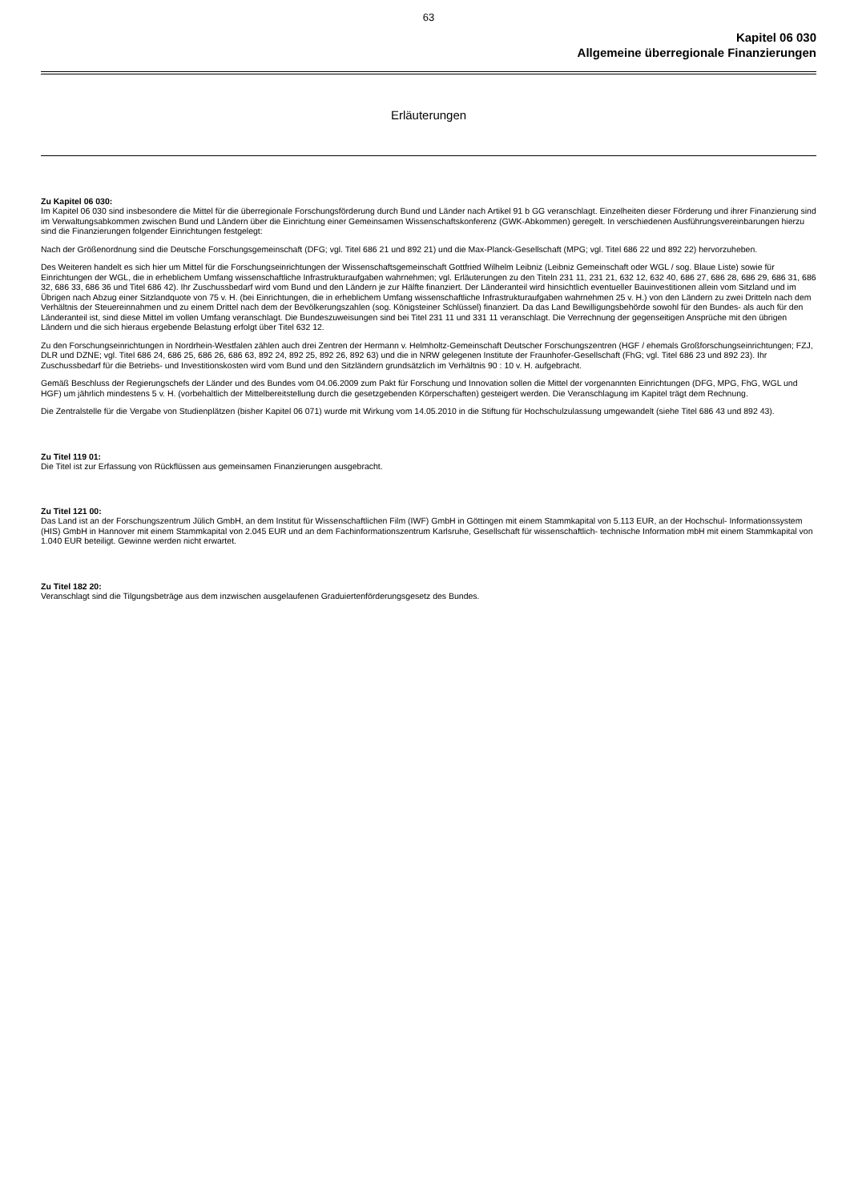63
Kapitel 06 030
Allgemeine überregionale Finanzierungen
Erläuterungen
Zu Kapitel 06 030:
Im Kapitel 06 030 sind insbesondere die Mittel für die überregionale Forschungsförderung durch Bund und Länder nach Artikel 91 b GG veranschlagt. Einzelheiten dieser Förderung und ihrer Finanzierung sind im Verwaltungsabkommen zwischen Bund und Ländern über die Einrichtung einer Gemeinsamen Wissenschaftskonferenz (GWK-Abkommen) geregelt. In verschiedenen Ausführungsvereinbarungen hierzu sind die Finanzierungen folgender Einrichtungen festgelegt:
Nach der Größenordnung sind die Deutsche Forschungsgemeinschaft (DFG; vgl. Titel 686 21 und 892 21) und die Max-Planck-Gesellschaft (MPG; vgl. Titel 686 22 und 892 22) hervorzuheben.
Des Weiteren handelt es sich hier um Mittel für die Forschungseinrichtungen der Wissenschaftsgemeinschaft Gottfried Wilhelm Leibniz (Leibniz Gemeinschaft oder WGL / sog. Blaue Liste) sowie für Einrichtungen der WGL, die in erheblichem Umfang wissenschaftliche Infrastrukturaufgaben wahrnehmen; vgl. Erläuterungen zu den Titeln 231 11, 231 21, 632 12, 632 40, 686 27, 686 28, 686 29, 686 31, 686 32, 686 33, 686 36 und Titel 686 42). Ihr Zuschussbedarf wird vom Bund und den Ländern je zur Hälfte finanziert. Der Länderanteil wird hinsichtlich eventueller Bauinvestitionen allein vom Sitzland und im Übrigen nach Abzug einer Sitzlandquote von 75 v. H. (bei Einrichtungen, die in erheblichem Umfang wissenschaftliche Infrastrukturaufgaben wahrnehmen 25 v. H.) von den Ländern zu zwei Dritteln nach dem Verhältnis der Steuereinnahmen und zu einem Drittel nach dem der Bevölkerungszahlen (sog. Königsteiner Schlüssel) finanziert. Da das Land Bewilligungsbehörde sowohl für den Bundes- als auch für den Länderanteil ist, sind diese Mittel im vollen Umfang veranschlagt. Die Bundeszuweisungen sind bei Titel 231 11 und 331 11 veranschlagt. Die Verrechnung der gegenseitigen Ansprüche mit den übrigen Ländern und die sich hieraus ergebende Belastung erfolgt über Titel 632 12.
Zu den Forschungseinrichtungen in Nordrhein-Westfalen zählen auch drei Zentren der Hermann v. Helmholtz-Gemeinschaft Deutscher Forschungszentren (HGF / ehemals Großforschungseinrichtungen; FZJ, DLR und DZNE; vgl. Titel 686 24, 686 25, 686 26, 686 63, 892 24, 892 25, 892 26, 892 63) und die in NRW gelegenen Institute der Fraunhofer-Gesellschaft (FhG; vgl. Titel 686 23 und 892 23). Ihr Zuschussbedarf für die Betriebs- und Investitionskosten wird vom Bund und den Sitzländern grundsätzlich im Verhältnis 90 : 10 v. H. aufgebracht.
Gemäß Beschluss der Regierungschefs der Länder und des Bundes vom 04.06.2009 zum Pakt für Forschung und Innovation sollen die Mittel der vorgenannten Einrichtungen (DFG, MPG, FhG, WGL und HGF) um jährlich mindestens 5 v. H. (vorbehaltlich der Mittelbereitstellung durch die gesetzgebenden Körperschaften) gesteigert werden. Die Veranschlagung im Kapitel trägt dem Rechnung.
Die Zentralstelle für die Vergabe von Studienplätzen (bisher Kapitel 06 071) wurde mit Wirkung vom 14.05.2010 in die Stiftung für Hochschulzulassung umgewandelt (siehe Titel 686 43 und 892 43).
Zu Titel 119 01:
Die Titel ist zur Erfassung von Rückflüssen aus gemeinsamen Finanzierungen ausgebracht.
Zu Titel 121 00:
Das Land ist an der Forschungszentrum Jülich GmbH, an dem Institut für Wissenschaftlichen Film (IWF) GmbH in Göttingen mit einem Stammkapital von 5.113 EUR, an der Hochschul- Informationssystem (HIS) GmbH in Hannover mit einem Stammkapital von 2.045 EUR und an dem Fachinformationszentrum Karlsruhe, Gesellschaft für wissenschaftlich- technische Information mbH mit einem Stammkapital von 1.040 EUR beteiligt. Gewinne werden nicht erwartet.
Zu Titel 182 20:
Veranschlagt sind die Tilgungsbeträge aus dem inzwischen ausgelaufenen Graduiertenförderungsgesetz des Bundes.